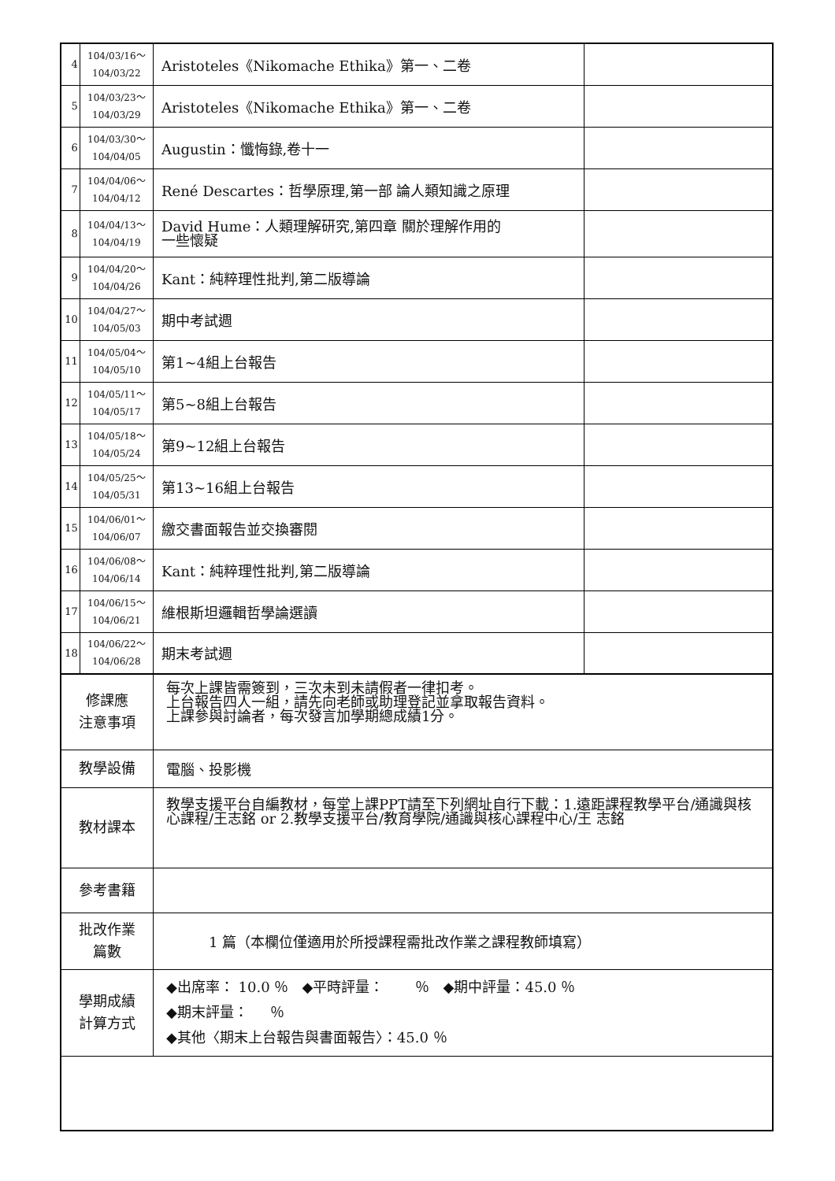| 4 | 104/03/16～ 104/03/22 | Aristoteles《Nikomache Ethika》第一、二卷 | |
| 5 | 104/03/23～ 104/03/29 | Aristoteles《Nikomache Ethika》第一、二卷 | |
| 6 | 104/03/30～ 104/04/05 | Augustin：懺悔錄,卷十一 | |
| 7 | 104/04/06～ 104/04/12 | René Descartes：哲學原理,第一部 論人類知識之原理 | |
| 8 | 104/04/13～ 104/04/19 | David Hume：人類理解研究,第四章 關於理解作用的 一些懷疑 | |
| 9 | 104/04/20～ 104/04/26 | Kant：純粹理性批判,第二版導論 | |
| 10 | 104/04/27～ 104/05/03 | 期中考試週 | |
| 11 | 104/05/04～ 104/05/10 | 第1~4組上台報告 | |
| 12 | 104/05/11～ 104/05/17 | 第5~8組上台報告 | |
| 13 | 104/05/18～ 104/05/24 | 第9~12組上台報告 | |
| 14 | 104/05/25～ 104/05/31 | 第13~16組上台報告 | |
| 15 | 104/06/01～ 104/06/07 | 繳交書面報告並交換審閱 | |
| 16 | 104/06/08～ 104/06/14 | Kant：純粹理性批判,第二版導論 | |
| 17 | 104/06/15～ 104/06/21 | 維根斯坦邏輯哲學論選讀 | |
| 18 | 104/06/22～ 104/06/28 | 期末考試週 | |
| 修課應 注意事項 | | 每次上課皆需簽到，三次未到未請假者一律扣考。 上台報告四人一組，請先向老師或助理登記並拿取報告資料。 上課參與討論者，每次發言加學期總成績1分。 | |
| 教學設備 | | 電腦、投影機 | |
| 教材課本 | | 教學支援平台自編教材，每堂上課PPT請至下列網址自行下載：1.遠距課程教學平台/通識與核心課程/王志銘 or 2.教學支援平台/教育學院/通識與核心課程中心/王 志銘 | |
| 參考書籍 | | | |
| 批改作業 篇數 | | 1 篇（本欄位僅適用於所授課程需批改作業之課程教師填寫） | |
| 學期成績 計算方式 | | ◆出席率： 10.0 ％ ◆平時評量： ％ ◆期中評量：45.0 ％ ◆期末評量： ％ ◆其他〈期末上台報告與書面報告〉：45.0 ％ | |